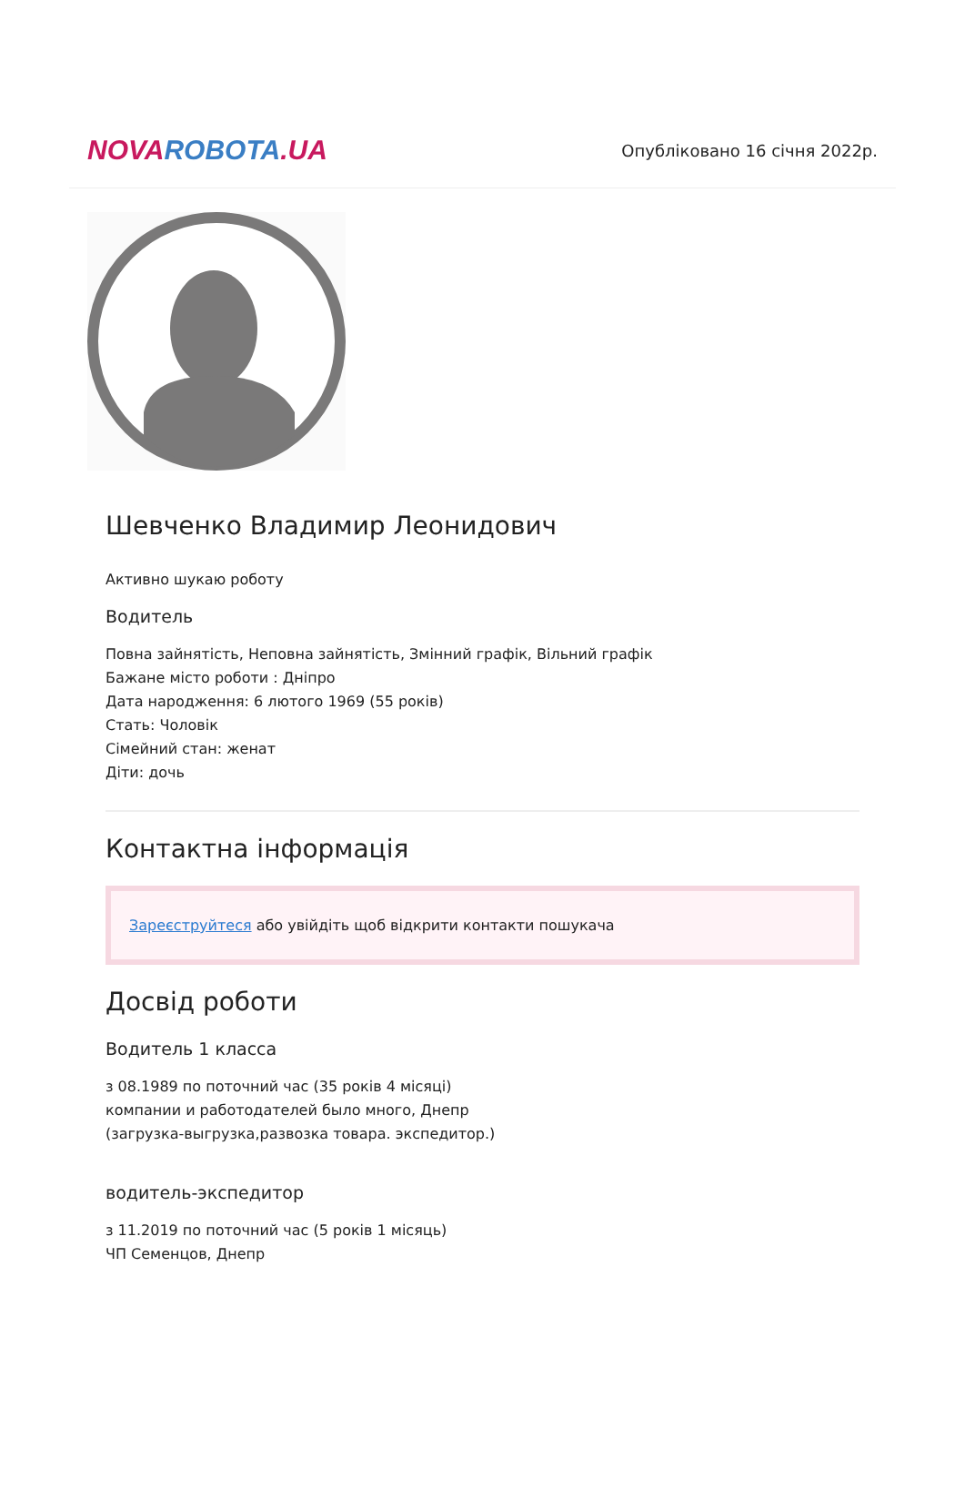NOVA ROBOTA.UA
Опубліковано 16 січня 2022р.
Шевченко Владимир Леонидович
Активно шукаю роботу
Водитель
Повна зайнятість, Неповна зайнятість, Змінний графік, Вільний графік
Бажане місто роботи : Дніпро
Дата народження: 6 лютого 1969 (55 років)
Стать: Чоловік
Сімейний стан: женат
Діти: дочь
Контактна інформація
Зареєструйтеся або увійдіть щоб відкрити контакти пошукача
Досвід роботи
Водитель 1 класса
з 08.1989 по поточний час (35 років 4 місяці)
компании и работодателей было много, Днепр
(загрузка-выгрузка,развозка товара. экспедитор.)
водитель-экспедитор
з 11.2019 по поточний час (5 років 1 місяць)
ЧП Семенцов, Днепр